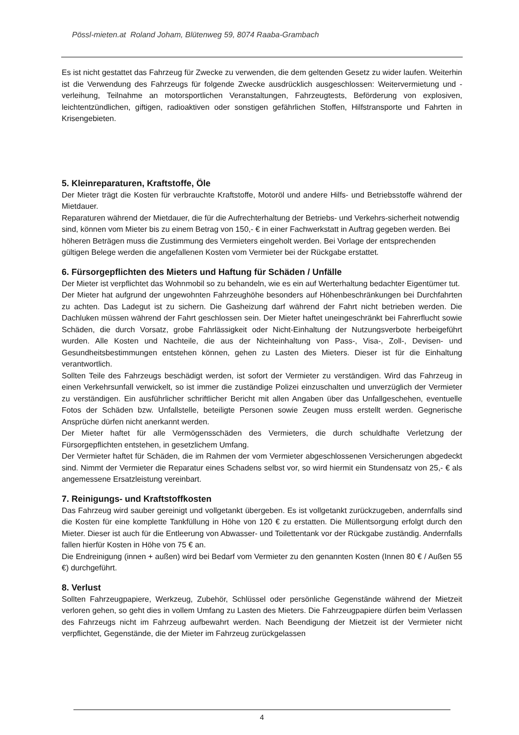Pössl-mieten.at Roland Joham, Blütenweg 59, 8074 Raaba-Grambach
Es ist nicht gestattet das Fahrzeug für Zwecke zu verwenden, die dem geltenden Gesetz zu wider laufen. Weiterhin ist die Verwendung des Fahrzeugs für folgende Zwecke ausdrücklich ausgeschlossen: Weitervermietung und -verleihung, Teilnahme an motorsportlichen Veranstaltungen, Fahrzeugtests, Beförderung von explosiven, leichtentzündlichen, giftigen, radioaktiven oder sonstigen gefährlichen Stoffen, Hilfstransporte und Fahrten in Krisengebieten.
5. Kleinreparaturen, Kraftstoffe, Öle
Der Mieter trägt die Kosten für verbrauchte Kraftstoffe, Motoröl und andere Hilfs- und Betriebsstoffe während der Mietdauer.
Reparaturen während der Mietdauer, die für die Aufrechterhaltung der Betriebs- und Verkehrs-sicherheit notwendig sind, können vom Mieter bis zu einem Betrag von 150,- € in einer Fachwerkstatt in Auftrag gegeben werden. Bei höheren Beträgen muss die Zustimmung des Vermieters eingeholt werden. Bei Vorlage der entsprechenden gültigen Belege werden die angefallenen Kosten vom Vermieter bei der Rückgabe erstattet.
6. Fürsorgepflichten des Mieters und Haftung für Schäden / Unfälle
Der Mieter ist verpflichtet das Wohnmobil so zu behandeln, wie es ein auf Werterhaltung bedachter Eigentümer tut.
Der Mieter hat aufgrund der ungewohnten Fahrzeughöhe besonders auf Höhenbeschränkungen bei Durchfahrten zu achten. Das Ladegut ist zu sichern. Die Gasheizung darf während der Fahrt nicht betrieben werden. Die Dachluken müssen während der Fahrt geschlossen sein. Der Mieter haftet uneingeschränkt bei Fahrerflucht sowie Schäden, die durch Vorsatz, grobe Fahrlässigkeit oder Nicht-Einhaltung der Nutzungsverbote herbeigeführt wurden. Alle Kosten und Nachteile, die aus der Nichteinhaltung von Pass-, Visa-, Zoll-, Devisen- und Gesundheitsbestimmungen entstehen können, gehen zu Lasten des Mieters. Dieser ist für die Einhaltung verantwortlich.
Sollten Teile des Fahrzeugs beschädigt werden, ist sofort der Vermieter zu verständigen. Wird das Fahrzeug in einen Verkehrsunfall verwickelt, so ist immer die zuständige Polizei einzuschalten und unverzüglich der Vermieter zu verständigen. Ein ausführlicher schriftlicher Bericht mit allen Angaben über das Unfallgeschehen, eventuelle Fotos der Schäden bzw. Unfallstelle, beteiligte Personen sowie Zeugen muss erstellt werden. Gegnerische Ansprüche dürfen nicht anerkannt werden.
Der Mieter haftet für alle Vermögensschäden des Vermieters, die durch schuldhafte Verletzung der Fürsorgepflichten entstehen, in gesetzlichem Umfang.
Der Vermieter haftet für Schäden, die im Rahmen der vom Vermieter abgeschlossenen Versicherungen abgedeckt sind. Nimmt der Vermieter die Reparatur eines Schadens selbst vor, so wird hiermit ein Stundensatz von 25,- € als angemessene Ersatzleistung vereinbart.
7. Reinigungs- und Kraftstoffkosten
Das Fahrzeug wird sauber gereinigt und vollgetankt übergeben. Es ist vollgetankt zurückzugeben, andernfalls sind die Kosten für eine komplette Tankfüllung in Höhe von 120 € zu erstatten. Die Müllentsorgung erfolgt durch den Mieter. Dieser ist auch für die Entleerung von Abwasser- und Toilettentank vor der Rückgabe zuständig. Andernfalls fallen hierfür Kosten in Höhe von 75 € an.
Die Endreinigung (innen + außen) wird bei Bedarf vom Vermieter zu den genannten Kosten (Innen 80 € / Außen 55 €) durchgeführt.
8. Verlust
Sollten Fahrzeugpapiere, Werkzeug, Zubehör, Schlüssel oder persönliche Gegenstände während der Mietzeit verloren gehen, so geht dies in vollem Umfang zu Lasten des Mieters. Die Fahrzeugpapiere dürfen beim Verlassen des Fahrzeugs nicht im Fahrzeug aufbewahrt werden. Nach Beendigung der Mietzeit ist der Vermieter nicht verpflichtet, Gegenstände, die der Mieter im Fahrzeug zurückgelassen
4